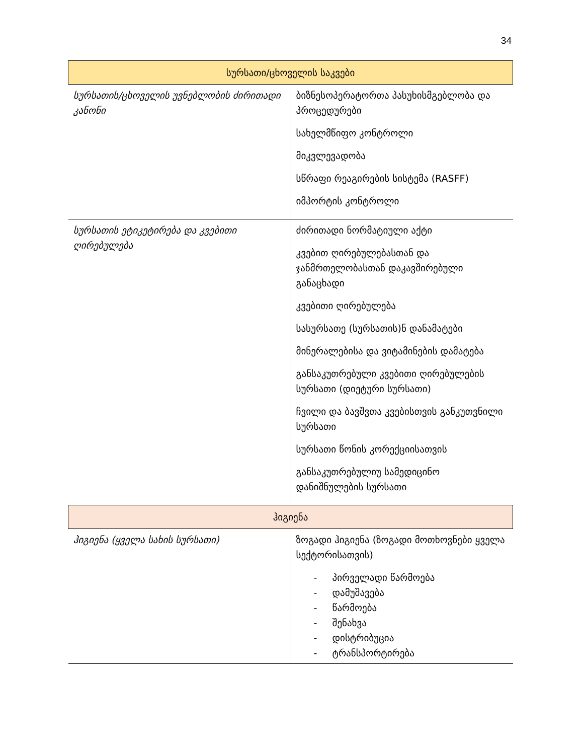34
| სურსათი/ცხოველის საკვები | |
| --- | --- |
| სურსათის/ცხოველის უვნებლობის ძირითადი კანონი | ბიზნესოპერატორთა პასუხისმგებლობა და პროცედურები სახელმწიფო კონტროლი მიკვლევადობა სწრაფი რეაგირების სისტემა (RASFF) იმპორტის კონტროლი |
| სურსათის ეტიკეტირება და კვებითი ღირებულება | ძირითადი ნორმატიული აქტი კვებით ღირებულებასთან და ჯანმრთელობასთან დაკავშირებული განაცხადი კვებითი ღირებულება სასურსათე (სურსათის)ნ დანამატები მინერალებისა და ვიტამინების დამატება განსაკუთრებული კვებითი ღირებულების სურსათი (დიეტური სურსათი) ჩვილი და ბავშვთა კვებისთვის განკუთვნილი სურსათი სურსათი წონის კორექციისათვის განსაკუთრებულიუ სამედიცინო დანიშნულების სურსათი |
| ჰიგიენა | |
| ჰიგიენა (ყველა სახის სურსათი) | ზოგადი ჰიგიენა (ზოგადი მოთხოვნები ყველა სექტორისათვის) - პირველადი წარმოება - დამუშავება - წარმოება - შენახვა - დისტრიბუცია - ტრანსპორტირება |